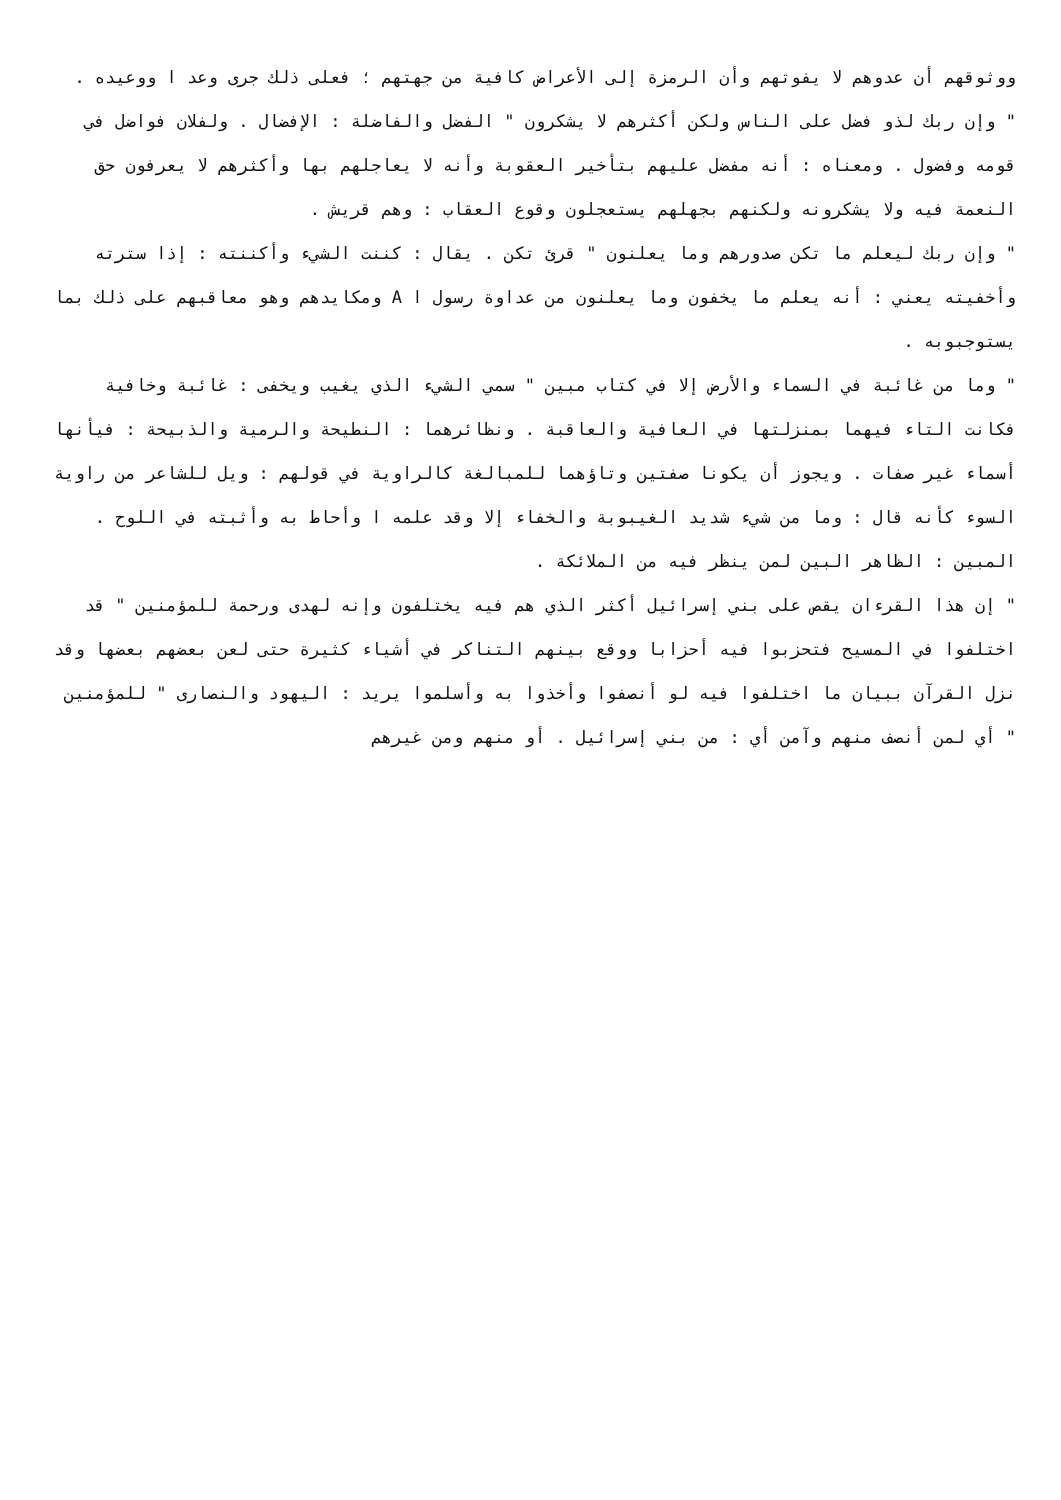ووثوقهم أن عدوهم لا يفوتهم وأن الرمزة إلى الأعراض كافية من جهتهم ؛ فعلى ذلك جرى وعد ا ووعيده .
" وإن ربك لذو فضل على الناس ولكن أكثرهم لا يشكرون " الفضل والفاضلة : الإفضال . ولفلان فواضل في قومه وفضول . ومعناه : أنه مفضل عليهم بتأخير العقوبة وأنه لا يعاجلهم بها وأكثرهم لا يعرفون حق النعمة فيه ولا يشكرونه ولكنهم بجهلهم يستعجلون وقوع العقاب : وهم قريش .
" وإن ربك ليعلم ما تكن صدورهم وما يعلنون " قرئ تكن . يقال : كننت الشيء وأكننته : إذا سترته وأخفيته يعني : أنه يعلم ما يخفون وما يعلنون من عداوة رسول ا A ومكايدهم وهو معاقبهم على ذلك بما يستوجبوبه .
" وما من غائبة في السماء والأرض إلا في كتاب مبين " سمي الشيء الذي يغيب ويخفى : غائبة وخافية فكانت التاء فيهما بمنزلتها في العافية والعاقبة . ونظائرهما : النطيحة والرمية والذبيحة : فيأنها أسماء غير صفات . ويجوز أن يكونا صفتين وتاؤهما للمبالغة كالراوية في قولهم : ويل للشاعر من راوية السوء كأنه قال : وما من شيء شديد الغيبوبة والخفاء إلا وقد علمه ا وأحاط به وأثبته في اللوح . المبين : الظاهر البين لمن ينظر فيه من الملائكة .
" إن هذا القرءان يقص على بني إسرائيل أكثر الذي هم فيه يختلفون وإنه لهدى ورحمة للمؤمنين " قد اختلفوا في المسيح فتحزبوا فيه أحزابا ووقع بينهم التناكر في أشياء كثيرة حتى لعن بعضهم بعضها وقد نزل القرآن ببيان ما اختلفوا فيه لو أنصفوا وأخذوا به وأسلموا يريد : اليهود والنصارى " للمؤمنين " أي لمن أنصف منهم وآمن أي : من بني إسرائيل . أو منهم ومن غيرهم